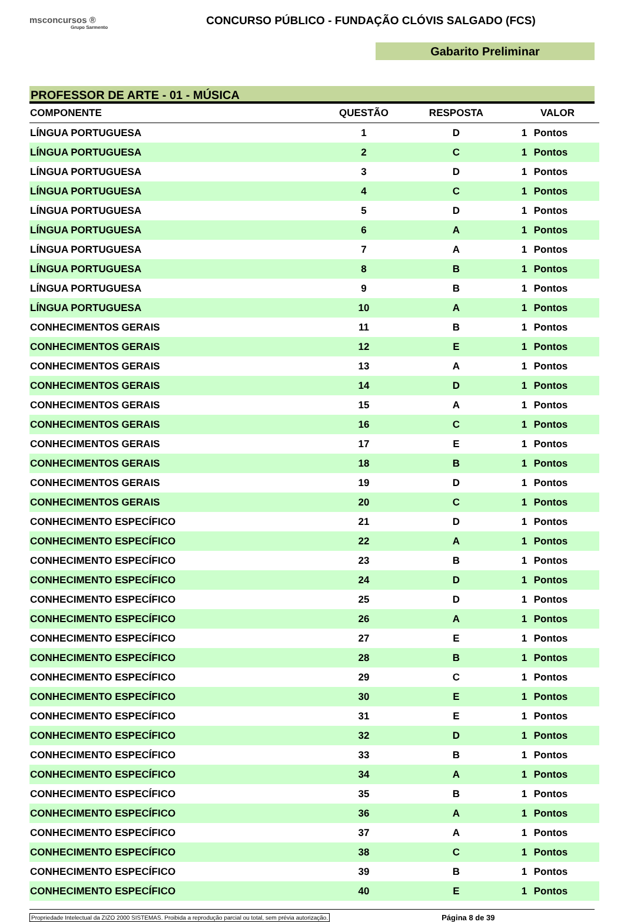msconcursos ®
Grupo Sarmento
CONCURSO PÚBLICO - FUNDAÇÃO CLÓVIS SALGADO (FCS)
Gabarito Preliminar
PROFESSOR DE ARTE - 01 - MÚSICA
| COMPONENTE | QUESTÃO | RESPOSTA | VALOR | |
| --- | --- | --- | --- | --- |
| LÍNGUA PORTUGUESA | 1 | D | 1 | Pontos |
| LÍNGUA PORTUGUESA | 2 | C | 1 | Pontos |
| LÍNGUA PORTUGUESA | 3 | D | 1 | Pontos |
| LÍNGUA PORTUGUESA | 4 | C | 1 | Pontos |
| LÍNGUA PORTUGUESA | 5 | D | 1 | Pontos |
| LÍNGUA PORTUGUESA | 6 | A | 1 | Pontos |
| LÍNGUA PORTUGUESA | 7 | A | 1 | Pontos |
| LÍNGUA PORTUGUESA | 8 | B | 1 | Pontos |
| LÍNGUA PORTUGUESA | 9 | B | 1 | Pontos |
| LÍNGUA PORTUGUESA | 10 | A | 1 | Pontos |
| CONHECIMENTOS GERAIS | 11 | B | 1 | Pontos |
| CONHECIMENTOS GERAIS | 12 | E | 1 | Pontos |
| CONHECIMENTOS GERAIS | 13 | A | 1 | Pontos |
| CONHECIMENTOS GERAIS | 14 | D | 1 | Pontos |
| CONHECIMENTOS GERAIS | 15 | A | 1 | Pontos |
| CONHECIMENTOS GERAIS | 16 | C | 1 | Pontos |
| CONHECIMENTOS GERAIS | 17 | E | 1 | Pontos |
| CONHECIMENTOS GERAIS | 18 | B | 1 | Pontos |
| CONHECIMENTOS GERAIS | 19 | D | 1 | Pontos |
| CONHECIMENTOS GERAIS | 20 | C | 1 | Pontos |
| CONHECIMENTO ESPECÍFICO | 21 | D | 1 | Pontos |
| CONHECIMENTO ESPECÍFICO | 22 | A | 1 | Pontos |
| CONHECIMENTO ESPECÍFICO | 23 | B | 1 | Pontos |
| CONHECIMENTO ESPECÍFICO | 24 | D | 1 | Pontos |
| CONHECIMENTO ESPECÍFICO | 25 | D | 1 | Pontos |
| CONHECIMENTO ESPECÍFICO | 26 | A | 1 | Pontos |
| CONHECIMENTO ESPECÍFICO | 27 | E | 1 | Pontos |
| CONHECIMENTO ESPECÍFICO | 28 | B | 1 | Pontos |
| CONHECIMENTO ESPECÍFICO | 29 | C | 1 | Pontos |
| CONHECIMENTO ESPECÍFICO | 30 | E | 1 | Pontos |
| CONHECIMENTO ESPECÍFICO | 31 | E | 1 | Pontos |
| CONHECIMENTO ESPECÍFICO | 32 | D | 1 | Pontos |
| CONHECIMENTO ESPECÍFICO | 33 | B | 1 | Pontos |
| CONHECIMENTO ESPECÍFICO | 34 | A | 1 | Pontos |
| CONHECIMENTO ESPECÍFICO | 35 | B | 1 | Pontos |
| CONHECIMENTO ESPECÍFICO | 36 | A | 1 | Pontos |
| CONHECIMENTO ESPECÍFICO | 37 | A | 1 | Pontos |
| CONHECIMENTO ESPECÍFICO | 38 | C | 1 | Pontos |
| CONHECIMENTO ESPECÍFICO | 39 | B | 1 | Pontos |
| CONHECIMENTO ESPECÍFICO | 40 | E | 1 | Pontos |
Propriedade Intelectual da ZIZO 2000 SISTEMAS. Proibida a reprodução parcial ou total, sem prévia autorização. Página 8 de 39